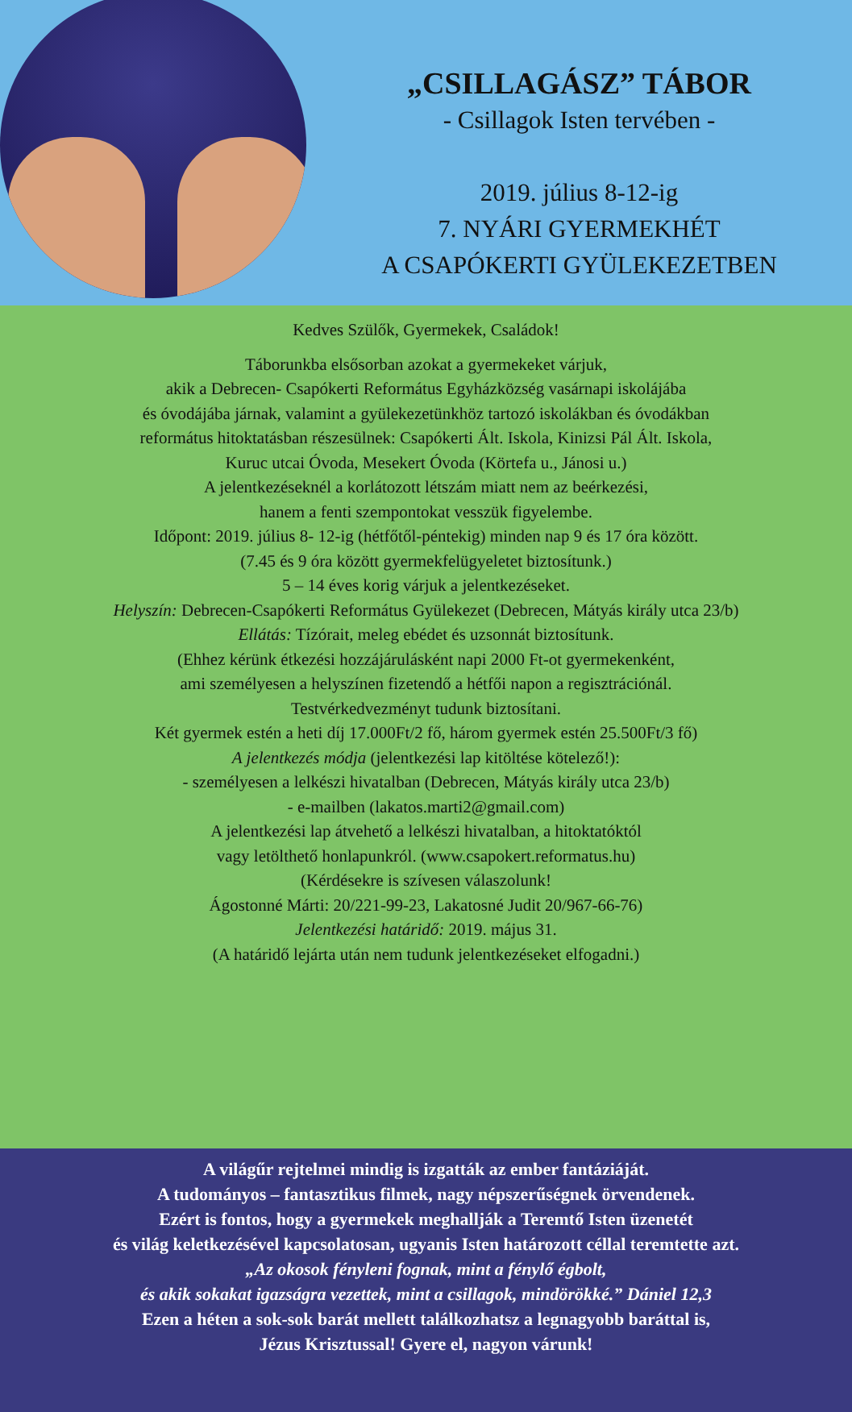„CSILLAGÁSZ” TÁBOR
- Csillagok Isten tervében -
2019. július 8-12-ig
7. NYÁRI GYERMEKHÉT
A CSAPÓKERTI GYÜLEKEZETBEN
Kedves Szülők, Gyermekek, Családok!
Táborunkba elsősorban azokat a gyermekeket várjuk,
akik a Debrecen- Csapókerti Református Egyházközség vasárnapi iskolájába
és óvodájába járnak, valamint a gyülekezetünkhöz tartozó iskolákban és óvodákban
református hitoktatásban részesülnek: Csapókerti Ált. Iskola, Kinizsi Pál Ált. Iskola,
Kuruc utcai Óvoda, Mesekert Óvoda (Körtefa u., Jánosi u.)
A jelentkezéseknél a korlátozott létszám miatt nem az beérkezési,
hanem a fenti szempontokat vesszük figyelembe.
Időpont: 2019. július 8- 12-ig (hétfőtől-péntekig) minden nap 9 és 17 óra között.
(7.45 és 9 óra között gyermekfelügyeletet biztosítunk.)
5 – 14 éves korig várjuk a jelentkezéseket.
Helyszín: Debrecen-Csapókerti Református Gyülekezet (Debrecen, Mátyás király utca 23/b)
Ellátás: Tízórait, meleg ebédet és uzsonnát biztosítunk.
(Ehhez kérünk étkezési hozzájárulásként napi 2000 Ft-ot gyermekenként,
ami személyesen a helyszínen fizetendő a hétfői napon a regisztrációnál.
Testvérkedvezményt tudunk biztosítani.
Két gyermek estén a heti díj 17.000Ft/2 fő, három gyermek estén 25.500Ft/3 fő)
A jelentkezés módja (jelentkezési lap kitöltése kötelező!):
- személyesen a lelkészi hivatalban (Debrecen, Mátyás király utca 23/b)
- e-mailben (lakatos.marti2@gmail.com)
A jelentkezési lap átvehető a lelkészi hivatalban, a hitoktatóktól
vagy letölthető honlapunkról. (www.csapokert.reformatus.hu)
(Kérdésekre is szívesen válaszolunk!
Ágostonné Márti: 20/221-99-23, Lakatosné Judit 20/967-66-76)
Jelentkezési határidő: 2019. május 31.
(A határidő lejárta után nem tudunk jelentkezéseket elfogadni.)
A világűr rejtelmei mindig is izgatták az ember fantáziáját.
A tudományos – fantasztikus filmek, nagy népszerűségnek örvendenek.
Ezért is fontos, hogy a gyermekek meghallják a Teremtő Isten üzenetét
és világ keletkezésével kapcsolatosan, ugyanis Isten határozott céllal teremtette azt.
„Az okosok fényleni fognak, mint a fénylő égbolt,
és akik sokakat igazságra vezettek, mint a csillagok, mindörökké.” Dániel 12,3
Ezen a héten a sok-sok barát mellett találkozhatsz a legnagyobb baráttal is,
Jézus Krisztussal! Gyere el, nagyon várunk!